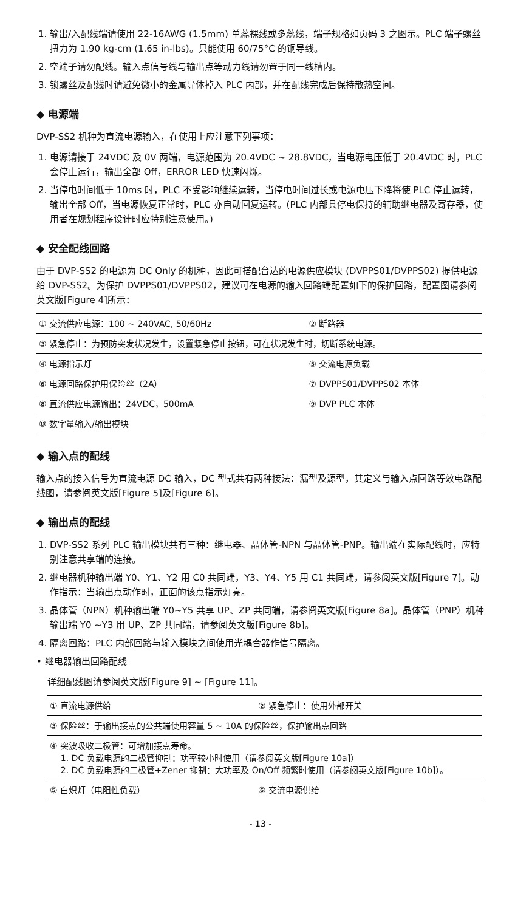1. 输出/入配线端请使用 22-16AWG (1.5mm) 单蕊裸线或多蕊线，端子规格如页码 3 之图示。PLC 端子螺丝扭力为 1.90 kg-cm (1.65 in-lbs)。只能使用 60/75°C 的铜导线。
2. 空端子请勿配线。输入点信号线与输出点等动力线请勿置于同一线槽内。
3. 锁螺丝及配线时请避免微小的金属导体掉入 PLC 内部，并在配线完成后保持散热空间。
◆ 电源端
DVP-SS2 机种为直流电源输入，在使用上应注意下列事项：
1. 电源请接于 24VDC 及 0V 两端，电源范围为 20.4VDC ~ 28.8VDC，当电源电压低于 20.4VDC 时，PLC 会停止运行，输出全部 Off，ERROR LED 快速闪烁。
2. 当停电时间低于 10ms 时，PLC 不受影响继续运转，当停电时间过长或电源电压下降将使 PLC 停止运转，输出全部 Off，当电源恢复正常时，PLC 亦自动回复运转。(PLC 内部具停电保持的辅助继电器及寄存器，使用者在规划程序设计时应特别注意使用。)
◆ 安全配线回路
由于 DVP-SS2 的电源为 DC Only 的机种，因此可搭配台达的电源供应模块 (DVPPS01/DVPPS02) 提供电源给 DVP-SS2。为保护 DVPPS01/DVPPS02，建议可在电源的输入回路端配置如下的保护回路，配置图请参阅英文版[Figure 4]所示：
| ① 交流供应电源：100 ~ 240VAC, 50/60Hz | ② 断路器 |
| ③ 紧急停止：为预防突发状况发生，设置紧急停止按钮，可在状况发生时，切断系统电源。 | |
| ④ 电源指示灯 | ⑤ 交流电源负载 |
| ⑥ 电源回路保护用保险丝（2A） | ⑦ DVPPS01/DVPPS02 本体 |
| ⑧ 直流供应电源输出：24VDC，500mA | ⑨ DVP PLC 本体 |
| ⑩ 数字量输入/输出模块 | |
◆ 输入点的配线
输入点的接入信号为直流电源 DC 输入，DC 型式共有两种接法：漏型及源型，其定义与输入点回路等效电路配线图，请参阅英文版[Figure 5]及[Figure 6]。
◆ 输出点的配线
1. DVP-SS2 系列 PLC 输出模块共有三种：继电器、晶体管-NPN 与晶体管-PNP。输出端在实际配线时，应特别注意共享端的连接。
2. 继电器机种输出端 Y0、Y1、Y2 用 C0 共同端，Y3、Y4、Y5 用 C1 共同端，请参阅英文版[Figure 7]。动作指示：当输出点动作时，正面的该点指示灯亮。
3. 晶体管（NPN）机种输出端 Y0~Y5 共享 UP、ZP 共同端，请参阅英文版[Figure 8a]。晶体管（PNP）机种输出端 Y0 ~Y3 用 UP、ZP 共同端，请参阅英文版[Figure 8b]。
4. 隔离回路：PLC 内部回路与输入模块之间使用光耦合器作信号隔离。
• 继电器输出回路配线
详细配线图请参阅英文版[Figure 9] ~ [Figure 11]。
| ① 直流电源供给 | ② 紧急停止：使用外部开关 |
| ③ 保险丝：于输出接点的公共端使用容量 5 ~ 10A 的保险丝，保护输出点回路 | |
| ④ 突波吸收二极管：可增加接点寿命。 1. DC 负载电源的二极管抑制：功率较小时使用（请参阅英文版[Figure 10a]） 2. DC 负载电源的二极管+Zener 抑制：大功率及 On/Off 频繁时使用（请参阅英文版[Figure 10b]）。 | |
| ⑤ 白炽灯（电阻性负载） | ⑥ 交流电源供给 |
- 13 -